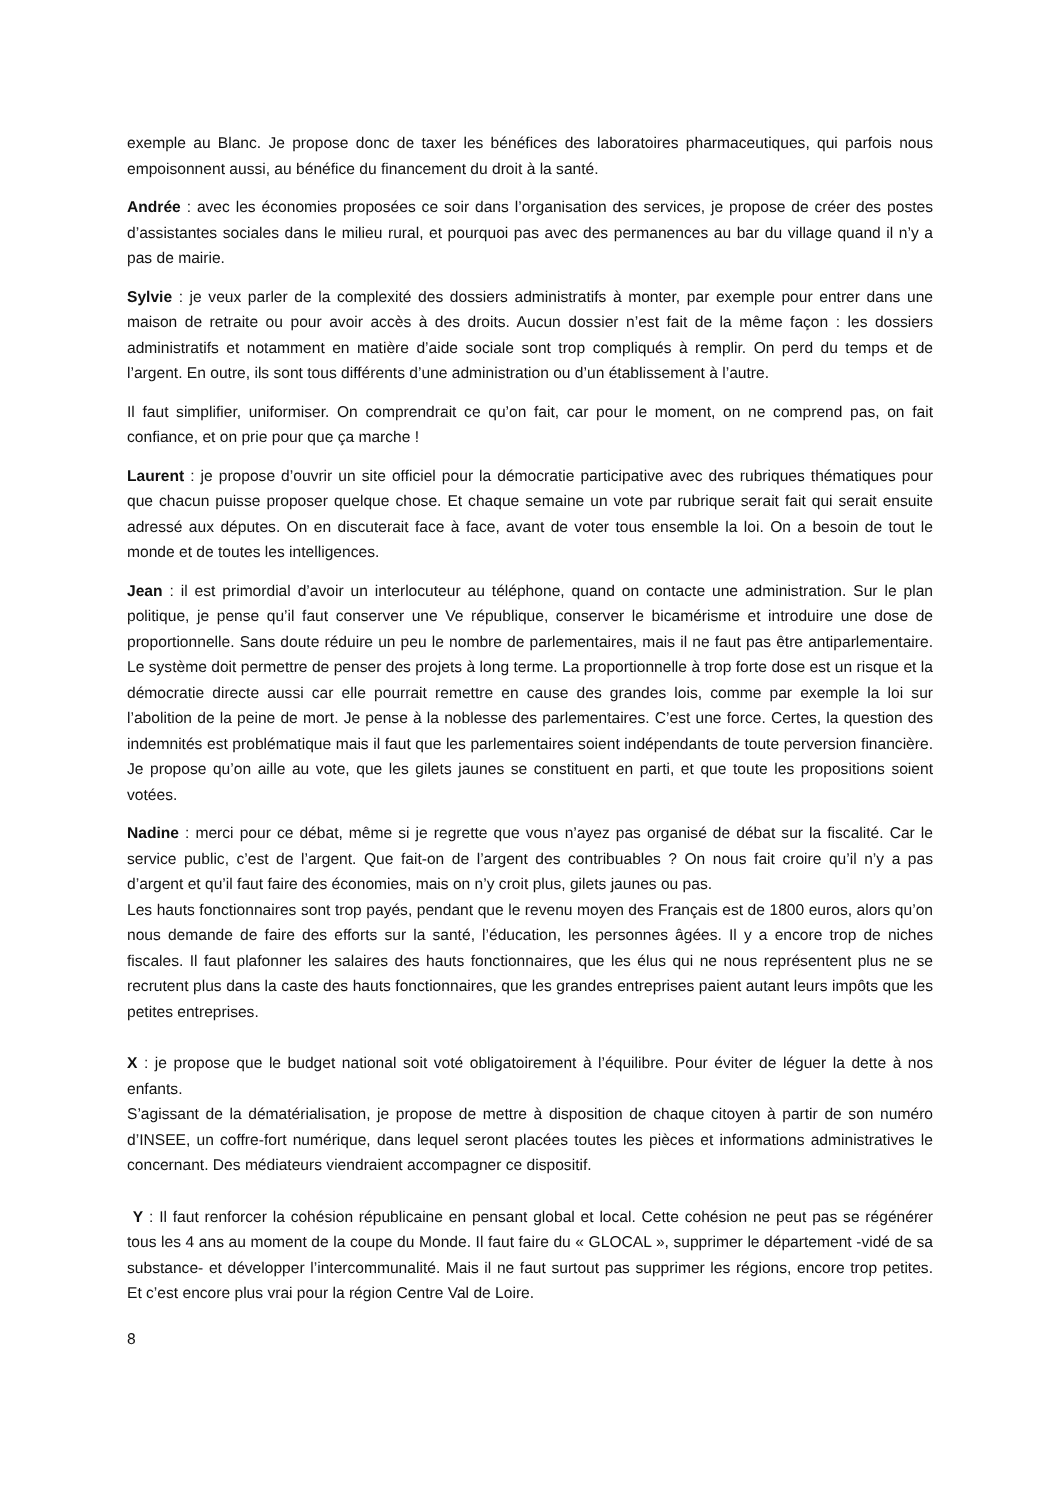exemple au Blanc. Je propose donc de taxer les bénéfices des laboratoires pharmaceutiques, qui parfois nous empoisonnent aussi, au bénéfice du financement du droit à la santé.
Andrée : avec les économies proposées ce soir dans l’organisation des services, je propose de créer des postes d’assistantes sociales dans le milieu rural, et pourquoi pas avec des permanences au bar du village quand il n’y a pas de mairie.
Sylvie : je veux parler de la complexité des dossiers administratifs à monter, par exemple pour entrer dans une maison de retraite ou pour avoir accès à des droits. Aucun dossier n’est fait de la même façon : les dossiers administratifs et notamment en matière d’aide sociale sont trop compliqués à remplir. On perd du temps et de l’argent. En outre, ils sont tous différents d’une administration ou d’un établissement à l’autre.
Il faut simplifier, uniformiser. On comprendrait ce qu’on fait, car pour le moment, on ne comprend pas, on fait confiance, et on prie pour que ça marche !
Laurent : je propose d’ouvrir un site officiel pour la démocratie participative avec des rubriques thématiques pour que chacun puisse proposer quelque chose. Et chaque semaine un vote par rubrique serait fait qui serait ensuite adressé aux députes. On en discuterait face à face, avant de voter tous ensemble la loi. On a besoin de tout le monde et de toutes les intelligences.
Jean : il est primordial d’avoir un interlocuteur au téléphone, quand on contacte une administration. Sur le plan politique, je pense qu’il faut conserver une Ve république, conserver le bicamérisme et introduire une dose de proportionnelle. Sans doute réduire un peu le nombre de parlementaires, mais il ne faut pas être antiparlementaire. Le système doit permettre de penser des projets à long terme. La proportionnelle à trop forte dose est un risque et la démocratie directe aussi car elle pourrait remettre en cause des grandes lois, comme par exemple la loi sur l’abolition de la peine de mort. Je pense à la noblesse des parlementaires. C’est une force. Certes, la question des indemnités est problématique mais il faut que les parlementaires soient indépendants de toute perversion financière. Je propose qu’on aille au vote, que les gilets jaunes se constituent en parti, et que toute les propositions soient votées.
Nadine : merci pour ce débat, même si je regrette que vous n’ayez pas organisé de débat sur la fiscalité. Car le service public, c’est de l’argent. Que fait-on de l’argent des contribuables ? On nous fait croire qu’il n’y a pas d’argent et qu’il faut faire des économies, mais on n’y croit plus, gilets jaunes ou pas.
Les hauts fonctionnaires sont trop payés, pendant que le revenu moyen des Français est de 1800 euros, alors qu’on nous demande de faire des efforts sur la santé, l’éducation, les personnes âgées. Il y a encore trop de niches fiscales. Il faut plafonner les salaires des hauts fonctionnaires, que les élus qui ne nous représentent plus ne se recrutent plus dans la caste des hauts fonctionnaires, que les grandes entreprises paient autant leurs impôts que les petites entreprises.
X : je propose que le budget national soit voté obligatoirement à l’équilibre. Pour éviter de léguer la dette à nos enfants.
S’agissant de la dématérialisation, je propose de mettre à disposition de chaque citoyen à partir de son numéro d’INSEE, un coffre-fort numérique, dans lequel seront placées toutes les pièces et informations administratives le concernant. Des médiateurs viendraient accompagner ce dispositif.
Y : Il faut renforcer la cohésion républicaine en pensant global et local. Cette cohésion ne peut pas se régénérer tous les 4 ans au moment de la coupe du Monde. Il faut faire du « GLOCAL », supprimer le département -vidé de sa substance- et développer l’intercommunalité. Mais il ne faut surtout pas supprimer les régions, encore trop petites. Et c’est encore plus vrai pour la région Centre Val de Loire.
8